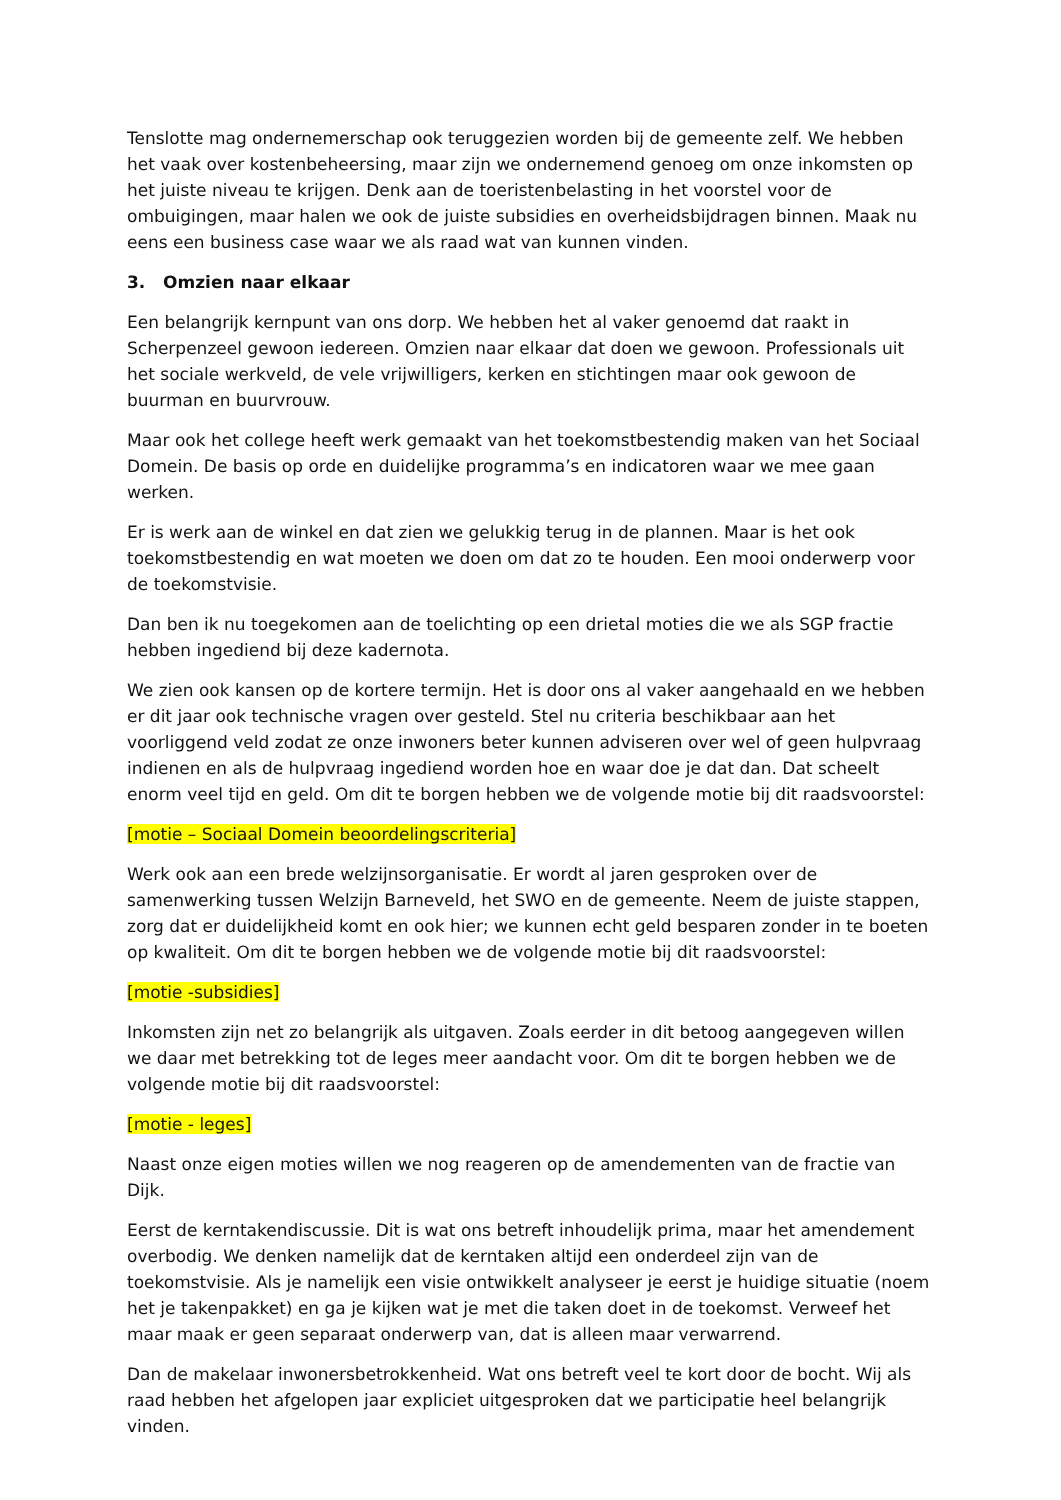Tenslotte mag ondernemerschap ook teruggezien worden bij de gemeente zelf. We hebben het vaak over kostenbeheersing, maar zijn we ondernemend genoeg om onze inkomsten op het juiste niveau te krijgen. Denk aan de toeristenbelasting in het voorstel voor de ombuigingen, maar halen we ook de juiste subsidies en overheidsbijdragen binnen. Maak nu eens een business case waar we als raad wat van kunnen vinden.
3. Omzien naar elkaar
Een belangrijk kernpunt van ons dorp. We hebben het al vaker genoemd dat raakt in Scherpenzeel gewoon iedereen. Omzien naar elkaar dat doen we gewoon. Professionals uit het sociale werkveld, de vele vrijwilligers, kerken en stichtingen maar ook gewoon de buurman en buurvrouw.
Maar ook het college heeft werk gemaakt van het toekomstbestendig maken van het Sociaal Domein. De basis op orde en duidelijke programma’s en indicatoren waar we mee gaan werken.
Er is werk aan de winkel en dat zien we gelukkig terug in de plannen. Maar is het ook toekomstbestendig en wat moeten we doen om dat zo te houden. Een mooi onderwerp voor de toekomstvisie.
Dan ben ik nu toegekomen aan de toelichting op een drietal moties die we als SGP fractie hebben ingediend bij deze kadernota.
We zien ook kansen op de kortere termijn. Het is door ons al vaker aangehaald en we hebben er dit jaar ook technische vragen over gesteld. Stel nu criteria beschikbaar aan het voorliggend veld zodat ze onze inwoners beter kunnen adviseren over wel of geen hulpvraag indienen en als de hulpvraag ingediend worden hoe en waar doe je dat dan. Dat scheelt enorm veel tijd en geld. Om dit te borgen hebben we de volgende motie bij dit raadsvoorstel:
[motie – Sociaal Domein beoordelingscriteria]
Werk ook aan een brede welzijnsorganisatie. Er wordt al jaren gesproken over de samenwerking tussen Welzijn Barneveld, het SWO en de gemeente. Neem de juiste stappen, zorg dat er duidelijkheid komt en ook hier; we kunnen echt geld besparen zonder in te boeten op kwaliteit. Om dit te borgen hebben we de volgende motie bij dit raadsvoorstel:
[motie -subsidies]
Inkomsten zijn net zo belangrijk als uitgaven. Zoals eerder in dit betoog aangegeven willen we daar met betrekking tot de leges meer aandacht voor. Om dit te borgen hebben we de volgende motie bij dit raadsvoorstel:
[motie - leges]
Naast onze eigen moties willen we nog reageren op de amendementen van de fractie van Dijk.
Eerst de kerntakendiscussie. Dit is wat ons betreft inhoudelijk prima, maar het amendement overbodig. We denken namelijk dat de kerntaken altijd een onderdeel zijn van de toekomstvisie. Als je namelijk een visie ontwikkelt analyseer je eerst je huidige situatie (noem het je takenpakket) en ga je kijken wat je met die taken doet in de toekomst. Verweef het maar maak er geen separaat onderwerp van, dat is alleen maar verwarrend.
Dan de makelaar inwonersbetrokkenheid. Wat ons betreft veel te kort door de bocht. Wij als raad hebben het afgelopen jaar expliciet uitgesproken dat we participatie heel belangrijk vinden.